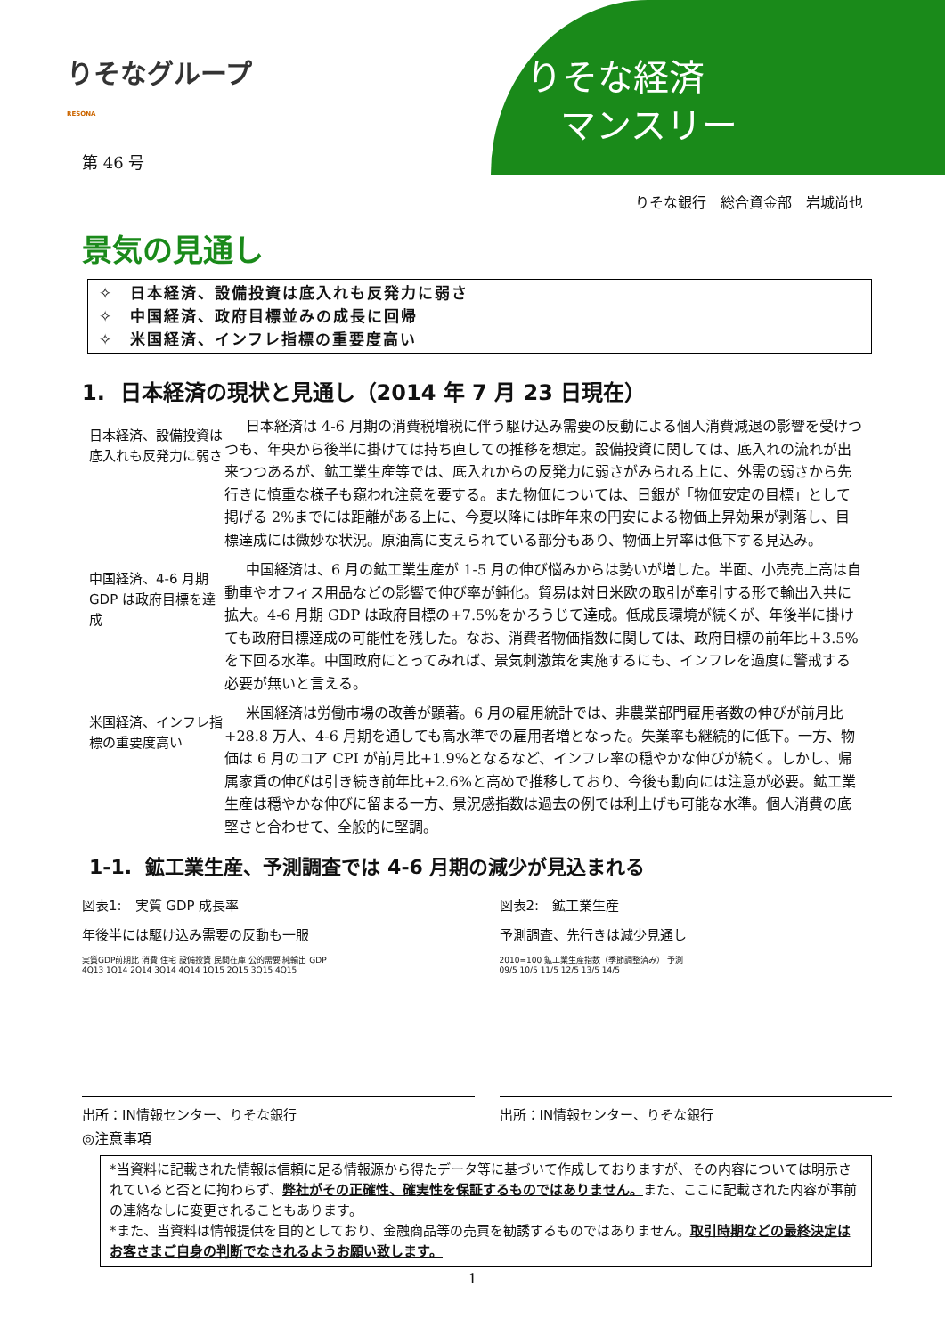りそなグループ
RESONA
りそな経済
マンスリー
第 46 号
りそな銀行　総合資金部　岩城尚也
景気の見通し
✧　日本経済、設備投資は底入れも反発力に弱さ
✧　中国経済、政府目標並みの成長に回帰
✧　米国経済、インフレ指標の重要度高い
1. 日本経済の現状と見通し（2014 年 7 月 23 日現在）
日本経済、設備投資は底入れも反発力に弱さ
日本経済は 4-6 月期の消費税増税に伴う駆け込み需要の反動による個人消費減退の影響を受けつつも、年央から後半に掛けては持ち直しての推移を想定。設備投資に関しては、底入れの流れが出来つつあるが、鉱工業生産等では、底入れからの反発力に弱さがみられる上に、外需の弱さから先行きに慎重な様子も窺われ注意を要する。また物価については、日銀が「物価安定の目標」として掲げる 2%までには距離がある上に、今夏以降には昨年来の円安による物価上昇効果が剥落し、目標達成には微妙な状況。原油高に支えられている部分もあり、物価上昇率は低下する見込み。
中国経済、4-6 月期 GDP は政府目標を達成
中国経済は、6 月の鉱工業生産が 1-5 月の伸び悩みからは勢いが増した。半面、小売売上高は自動車やオフィス用品などの影響で伸び率が鈍化。貿易は対日米欧の取引が牽引する形で輸出入共に拡大。4-6 月期 GDP は政府目標の+7.5%をかろうじて達成。低成長環境が続くが、年後半に掛けても政府目標達成の可能性を残した。なお、消費者物価指数に関しては、政府目標の前年比＋3.5%を下回る水準。中国政府にとってみれば、景気刺激策を実施するにも、インフレを過度に警戒する必要が無いと言える。
米国経済、インフレ指標の重要度高い
米国経済は労働市場の改善が顕著。6 月の雇用統計では、非農業部門雇用者数の伸びが前月比+28.8 万人、4-6 月期を通しても高水準での雇用者増となった。失業率も継続的に低下。一方、物価は 6 月のコア CPI が前月比+1.9%となるなど、インフレ率の穏やかな伸びが続く。しかし、帰属家賃の伸びは引き続き前年比+2.6%と高めで推移しており、今後も動向には注意が必要。鉱工業生産は穏やかな伸びに留まる一方、景況感指数は過去の例では利上げも可能な水準。個人消費の底堅さと合わせて、全般的に堅調。
1-1. 鉱工業生産、予測調査では 4-6 月期の減少が見込まれる
図表1:　実質 GDP 成長率
年後半には駆け込み需要の反動も一服
実質GDP前期比 消費 住宅 設備投資 民間在庫 公的需要 純輸出 GDP
4Q13 1Q14 2Q14 3Q14 4Q14 1Q15 2Q15 3Q15 4Q15
出所：IN情報センター、りそな銀行
図表2:　鉱工業生産
予測調査、先行きは減少見通し
2010=100 鉱工業生産指数（季節調整済み） 予測
09/5 10/5 11/5 12/5 13/5 14/5
出所：IN情報センター、りそな銀行
◎注意事項
*当資料に記載された情報は信頼に足る情報源から得たデータ等に基づいて作成しておりますが、その内容については明示されていると否とに拘わらず、弊社がその正確性、確実性を保証するものではありません。また、ここに記載された内容が事前の連絡なしに変更されることもあります。
*また、当資料は情報提供を目的としており、金融商品等の売買を勧誘するものではありません。取引時期などの最終決定はお客さまご自身の判断でなされるようお願い致します。
1